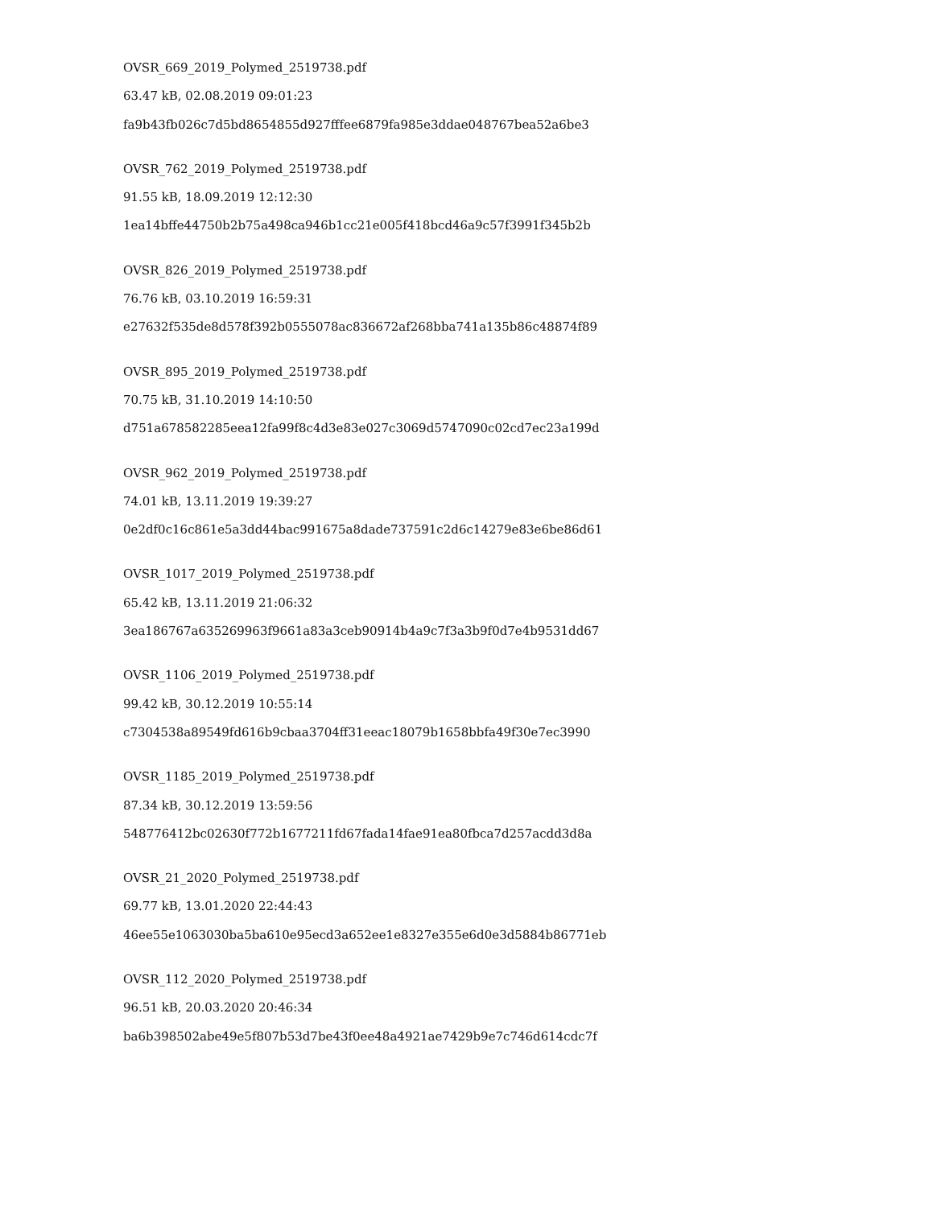OVSR_669_2019_Polymed_2519738.pdf
63.47 kB, 02.08.2019 09:01:23
fa9b43fb026c7d5bd8654855d927fffee6879fa985e3ddae048767bea52a6be3
OVSR_762_2019_Polymed_2519738.pdf
91.55 kB, 18.09.2019 12:12:30
1ea14bffe44750b2b75a498ca946b1cc21e005f418bcd46a9c57f3991f345b2b
OVSR_826_2019_Polymed_2519738.pdf
76.76 kB, 03.10.2019 16:59:31
e27632f535de8d578f392b0555078ac836672af268bba741a135b86c48874f89
OVSR_895_2019_Polymed_2519738.pdf
70.75 kB, 31.10.2019 14:10:50
d751a678582285eea12fa99f8c4d3e83e027c3069d5747090c02cd7ec23a199d
OVSR_962_2019_Polymed_2519738.pdf
74.01 kB, 13.11.2019 19:39:27
0e2df0c16c861e5a3dd44bac991675a8dade737591c2d6c14279e83e6be86d61
OVSR_1017_2019_Polymed_2519738.pdf
65.42 kB, 13.11.2019 21:06:32
3ea186767a635269963f9661a83a3ceb90914b4a9c7f3a3b9f0d7e4b9531dd67
OVSR_1106_2019_Polymed_2519738.pdf
99.42 kB, 30.12.2019 10:55:14
c7304538a89549fd616b9cbaa3704ff31eeac18079b1658bbfa49f30e7ec3990
OVSR_1185_2019_Polymed_2519738.pdf
87.34 kB, 30.12.2019 13:59:56
548776412bc02630f772b1677211fd67fada14fae91ea80fbca7d257acdd3d8a
OVSR_21_2020_Polymed_2519738.pdf
69.77 kB, 13.01.2020 22:44:43
46ee55e1063030ba5ba610e95ecd3a652ee1e8327e355e6d0e3d5884b86771eb
OVSR_112_2020_Polymed_2519738.pdf
96.51 kB, 20.03.2020 20:46:34
ba6b398502abe49e5f807b53d7be43f0ee48a4921ae7429b9e7c746d614cdc7f